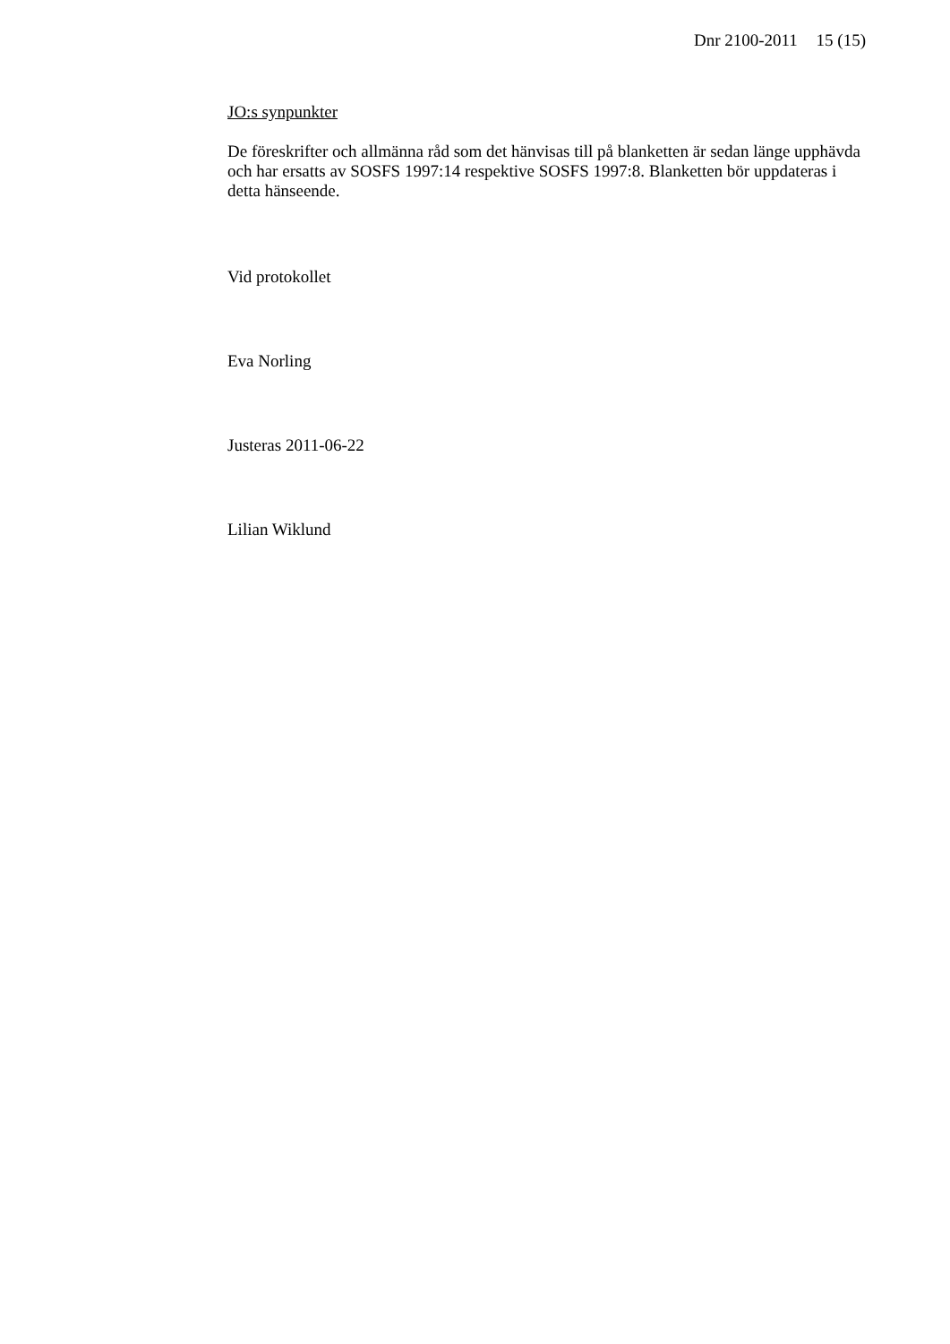Dnr 2100-2011 15 (15)
JO:s synpunkter
De föreskrifter och allmänna råd som det hänvisas till på blanketten är sedan länge upphävda och har ersatts av SOSFS 1997:14 respektive SOSFS 1997:8. Blanketten bör uppdateras i detta hänseende.
Vid protokollet
Eva Norling
Justeras 2011-06-22
Lilian Wiklund